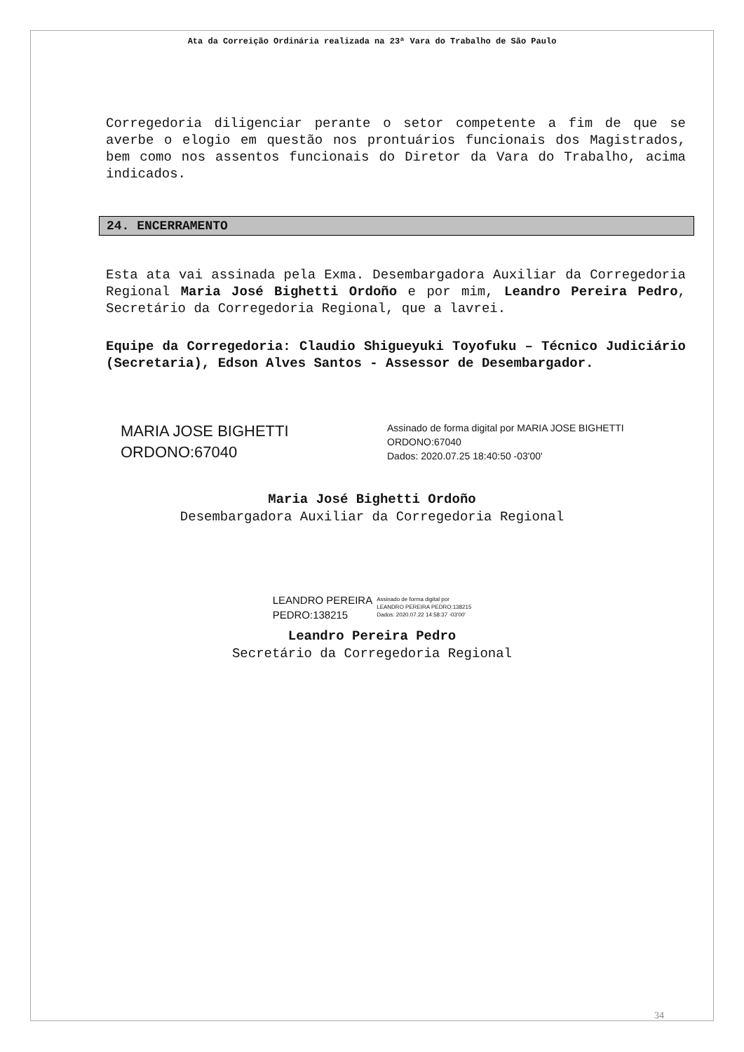Ata da Correição Ordinária realizada na 23ª Vara do Trabalho de São Paulo
Corregedoria diligenciar perante o setor competente a fim de que se averbe o elogio em questão nos prontuários funcionais dos Magistrados, bem como nos assentos funcionais do Diretor da Vara do Trabalho, acima indicados.
24. ENCERRAMENTO
Esta ata vai assinada pela Exma. Desembargadora Auxiliar da Corregedoria Regional Maria José Bighetti Ordoño e por mim, Leandro Pereira Pedro, Secretário da Corregedoria Regional, que a lavrei.
Equipe da Corregedoria: Claudio Shigueyuki Toyofuku – Técnico Judiciário (Secretaria), Edson Alves Santos - Assessor de Desembargador.
MARIA JOSE BIGHETTI
ORDONO:67040
Assinado de forma digital por MARIA JOSE BIGHETTI
ORDONO:67040
Dados: 2020.07.25 18:40:50 -03'00'
Maria José Bighetti Ordoño
Desembargadora Auxiliar da Corregedoria Regional
LEANDRO PEREIRA
PEDRO:138215
Assinado de forma digital por
LEANDRO PEREIRA PEDRO:138215
Dados: 2020.07.22 14:58:37 -03'00'
Leandro Pereira Pedro
Secretário da Corregedoria Regional
34